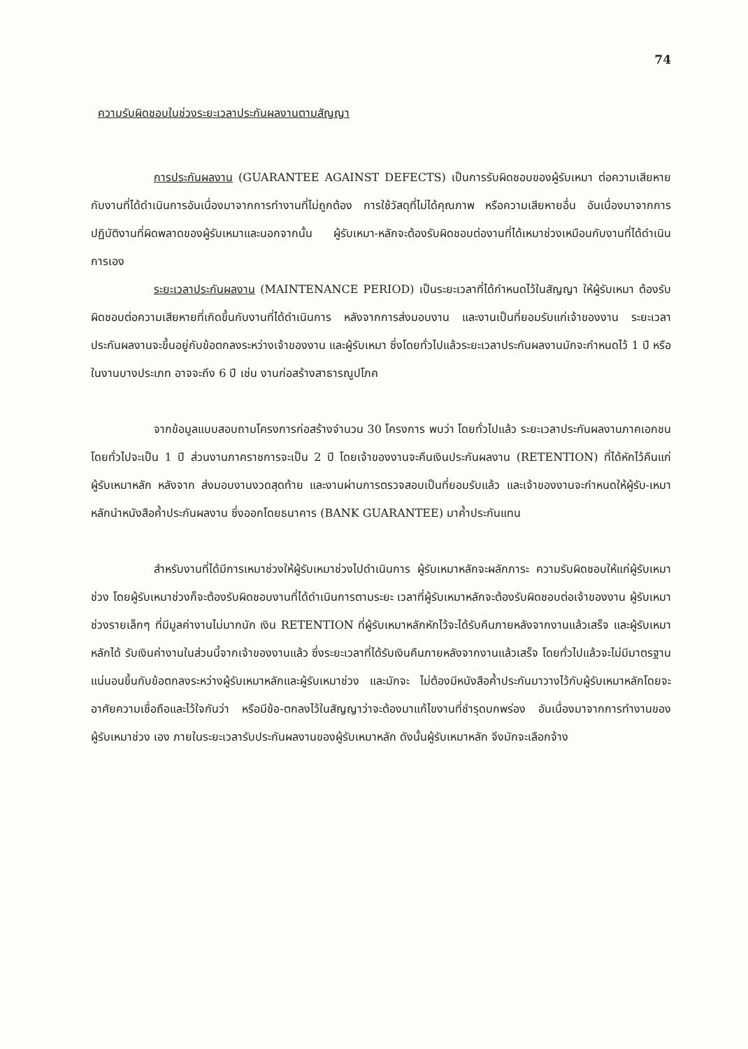74
ความรับผิดชอบในช่วงระยะเวลาประกันผลงานตามสัญญา
การประกันผลงาน (GUARANTEE AGAINST DEFECTS) เป็นการรับผิดชอบของผู้รับเหมา ต่อความเสียหายกับงานที่ได้ดำเนินการอันเนื่องมาจากการทำงานที่ไม่ถูกต้อง การใช้วัสดุที่ไม่ได้คุณภาพ หรือความเสียหายอื่น อันเนื่องมาจากการปฏิบัติงานที่ผิดพลาดของผู้รับเหมาและนอกจากนั้น ผู้รับเหมา-หลักจะต้องรับผิดชอบต่องานที่ได้เหมาช่วงเหมือนกับงานที่ได้ดำเนินการเอง
ระยะเวลาประกันผลงาน (MAINTENANCE PERIOD) เป็นระยะเวลาที่ได้กำหนดไว้ในสัญญา ให้ผู้รับเหมา ต้องรับผิดชอบต่อความเสียหายที่เกิดขึ้นกับงานที่ได้ดำเนินการ หลังจากการส่งมอบงาน และงานเป็นที่ยอมรับแก่เจ้าของงาน ระยะเวลาประกันผลงานจะขึ้นอยู่กับข้อตกลงระหว่างเจ้าของงาน และผู้รับเหมา ซึ่งโดยทั่วไปแล้วระยะเวลาประกันผลงานมักจะกำหนดไว้ 1 ปี หรือในงานบางประเภท อาจจะถึง 6 ปี เช่น งานก่อสร้างสาธารณูปโภค
จากข้อมูลแบบสอบถามโครงการก่อสร้างจำนวน 30 โครงการ พบว่า โดยทั่วไปแล้ว ระยะเวลาประกันผลงานภาคเอกชน โดยทั่วไปจะเป็น 1 ปี ส่วนงานภาคราชการจะเป็น 2 ปี โดยเจ้าของงานจะคืนเงินประกันผลงาน (RETENTION) ที่ได้หักไว้คืนแก่ผู้รับเหมาหลัก หลังจาก ส่งมอบงานงวดสุดท้าย และงานผ่านการตรวจสอบเป็นที่ยอมรับแล้ว และเจ้าของงานจะกำหนดให้ผู้รับ-เหมาหลักนำหนังสือค้ำประกันผลงาน ซึ่งออกโดยธนาคาร (BANK GUARANTEE) มาค้ำประกันแทน
สำหรับงานที่ได้มีการเหมาช่วงให้ผู้รับเหมาช่วงไปดำเนินการ ผู้รับเหมาหลักจะผลักภาระ ความรับผิดชอบให้แก่ผู้รับเหมาช่วง โดยผู้รับเหมาช่วงก็จะต้องรับผิดชอบงานที่ได้ดำเนินการตามระยะ เวลาที่ผู้รับเหมาหลักจะต้องรับผิดชอบต่อเจ้าของงาน ผู้รับเหมาช่วงรายเล็กๆ ที่มีมูลค่างานไม่มากนัก เงิน RETENTION ที่ผู้รับเหมาหลักหักไว้จะได้รับคืนภายหลังจากงานแล้วเสร็จ และผู้รับเหมาหลักได้ รับเงินค่างานในส่วนนี้จากเจ้าของงานแล้ว ซึ่งระยะเวลาที่ได้รับเงินคืนภายหลังจากงานแล้วเสร็จ โดยทั่วไปแล้วจะไม่มีมาตรฐานแน่นอนขึ้นกับข้อตกลงระหว่างผู้รับเหมาหลักและผู้รับเหมาช่วง และมักจะ ไม่ต้องมีหนังสือค้ำประกันมาวางไว้กับผู้รับเหมาหลักโดยจะอาศัยความเชื่อถือและไว้ใจกันว่า หรือมีข้อ-ตกลงไว้ในสัญญาว่าจะต้องมาแก้ไขงานที่ชำรุดบกพร่อง อันเนื่องมาจากการทำงานของผู้รับเหมาช่วง เอง ภายในระยะเวลารับประกันผลงานของผู้รับเหมาหลัก ดังนั้นผู้รับเหมาหลัก จึงมักจะเลือกจ้าง